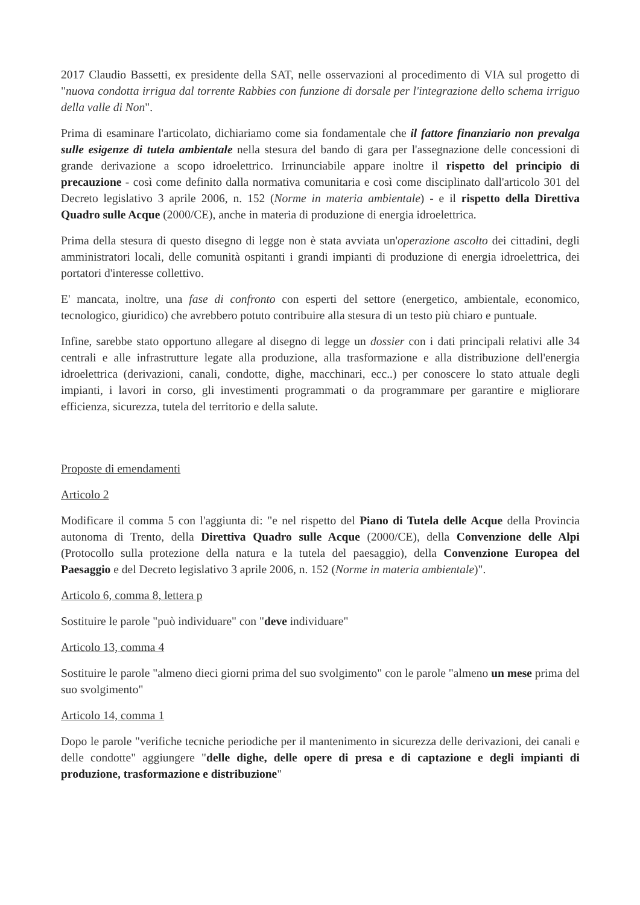2017 Claudio Bassetti, ex presidente della SAT, nelle osservazioni al procedimento di VIA sul progetto di "nuova condotta irrigua dal torrente Rabbies con funzione di dorsale per l'integrazione dello schema irriguo della valle di Non".
Prima di esaminare l'articolato, dichiariamo come sia fondamentale che il fattore finanziario non prevalga sulle esigenze di tutela ambientale nella stesura del bando di gara per l'assegnazione delle concessioni di grande derivazione a scopo idroelettrico. Irrinunciabile appare inoltre il rispetto del principio di precauzione - così come definito dalla normativa comunitaria e così come disciplinato dall'articolo 301 del Decreto legislativo 3 aprile 2006, n. 152 (Norme in materia ambientale) - e il rispetto della Direttiva Quadro sulle Acque (2000/CE), anche in materia di produzione di energia idroelettrica.
Prima della stesura di questo disegno di legge non è stata avviata un'operazione ascolto dei cittadini, degli amministratori locali, delle comunità ospitanti i grandi impianti di produzione di energia idroelettrica, dei portatori d'interesse collettivo.
E' mancata, inoltre, una fase di confronto con esperti del settore (energetico, ambientale, economico, tecnologico, giuridico) che avrebbero potuto contribuire alla stesura di un testo più chiaro e puntuale.
Infine, sarebbe stato opportuno allegare al disegno di legge un dossier con i dati principali relativi alle 34 centrali e alle infrastrutture legate alla produzione, alla trasformazione e alla distribuzione dell'energia idroelettrica (derivazioni, canali, condotte, dighe, macchinari, ecc..) per conoscere lo stato attuale degli impianti, i lavori in corso, gli investimenti programmati o da programmare per garantire e migliorare efficienza, sicurezza, tutela del territorio e della salute.
Proposte di emendamenti
Articolo 2
Modificare il comma 5 con l'aggiunta di: "e nel rispetto del Piano di Tutela delle Acque della Provincia autonoma di Trento, della Direttiva Quadro sulle Acque (2000/CE), della Convenzione delle Alpi (Protocollo sulla protezione della natura e la tutela del paesaggio), della Convenzione Europea del Paesaggio e del Decreto legislativo 3 aprile 2006, n. 152 (Norme in materia ambientale)".
Articolo 6, comma 8, lettera p
Sostituire le parole "può individuare" con "deve individuare"
Articolo 13, comma 4
Sostituire le parole "almeno dieci giorni prima del suo svolgimento" con le parole "almeno un mese prima del suo svolgimento"
Articolo 14, comma 1
Dopo le parole "verifiche tecniche periodiche per il mantenimento in sicurezza delle derivazioni, dei canali e delle condotte" aggiungere "delle dighe, delle opere di presa e di captazione e degli impianti di produzione, trasformazione e distribuzione"